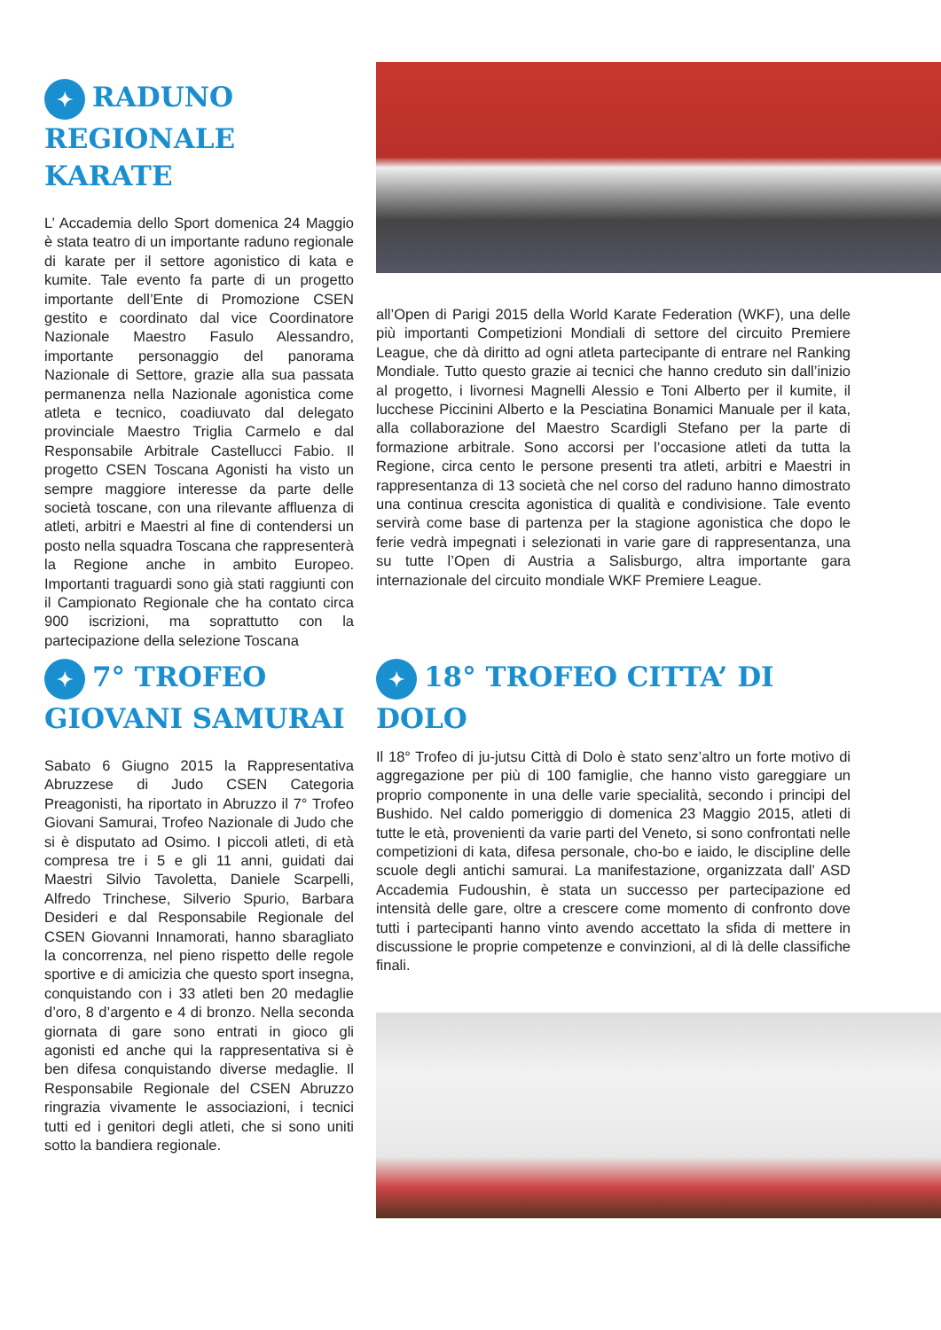✦ RADUNO REGIONALE KARATE
L’ Accademia dello Sport domenica 24 Maggio è stata teatro di un importante raduno regionale di karate per il settore agonistico di kata e kumite. Tale evento fa parte di un progetto importante dell’Ente di Promozione CSEN gestito e coordinato dal vice Coordinatore Nazionale Maestro Fasulo Alessandro, importante personaggio del panorama Nazionale di Settore, grazie alla sua passata permanenza nella Nazionale agonistica come atleta e tecnico, coadiuvato dal delegato provinciale Maestro Triglia Carmelo e dal Responsabile Arbitrale Castellucci Fabio. Il progetto CSEN Toscana Agonisti ha visto un sempre maggiore interesse da parte delle società toscane, con una rilevante affluenza di atleti, arbitri e Maestri al fine di contendersi un posto nella squadra Toscana che rappresenterà la Regione anche in ambito Europeo. Importanti traguardi sono già stati raggiunti con il Campionato Regionale che ha contato circa 900 iscrizioni, ma soprattutto con la partecipazione della selezione Toscana
all’Open di Parigi 2015 della World Karate Federation (WKF), una delle più importanti Competizioni Mondiali di settore del circuito Premiere League, che dà diritto ad ogni atleta partecipante di entrare nel Ranking Mondiale. Tutto questo grazie ai tecnici che hanno creduto sin dall’inizio al progetto, i livornesi Magnelli Alessio e Toni Alberto per il kumite, il lucchese Piccinini Alberto e la Pesciatina Bonamici Manuale per il kata, alla collaborazione del Maestro Scardigli Stefano per la parte di formazione arbitrale. Sono accorsi per l’occasione atleti da tutta la Regione, circa cento le persone presenti tra atleti, arbitri e Maestri in rappresentanza di 13 società che nel corso del raduno hanno dimostrato una continua crescita agonistica di qualità e condivisione. Tale evento servirà come base di partenza per la stagione agonistica che dopo le ferie vedrà impegnati i selezionati in varie gare di rappresentanza, una su tutte l’Open di Austria a Salisburgo, altra importante gara internazionale del circuito mondiale WKF Premiere League.
✦ 7° TROFEO GIOVANI SAMURAI
Sabato 6 Giugno 2015 la Rappresentativa Abruzzese di Judo CSEN Categoria Preagonisti, ha riportato in Abruzzo il 7° Trofeo Giovani Samurai, Trofeo Nazionale di Judo che si è disputato ad Osimo. I piccoli atleti, di età compresa tre i 5 e gli 11 anni, guidati dai Maestri Silvio Tavoletta, Daniele Scarpelli, Alfredo Trinchese, Silverio Spurio, Barbara Desideri e dal Responsabile Regionale del CSEN Giovanni Innamorati, hanno sbaragliato la concorrenza, nel pieno rispetto delle regole sportive e di amicizia che questo sport insegna, conquistando con i 33 atleti ben 20 medaglie d’oro, 8 d’argento e 4 di bronzo. Nella seconda giornata di gare sono entrati in gioco gli agonisti ed anche qui la rappresentativa si è ben difesa conquistando diverse medaglie. Il Responsabile Regionale del CSEN Abruzzo ringrazia vivamente le associazioni, i tecnici tutti ed i genitori degli atleti, che si sono uniti sotto la bandiera regionale.
✦ 18° TROFEO CITTA’ DI DOLO
Il 18° Trofeo di ju-jutsu Città di Dolo è stato senz’altro un forte motivo di aggregazione per più di 100 famiglie, che hanno visto gareggiare un proprio componente in una delle varie specialità, secondo i principi del Bushido. Nel caldo pomeriggio di domenica 23 Maggio 2015, atleti di tutte le età, provenienti da varie parti del Veneto, si sono confrontati nelle competizioni di kata, difesa personale, cho-bo e iaido, le discipline delle scuole degli antichi samurai. La manifestazione, organizzata dall’ ASD Accademia Fudoushin, è stata un successo per partecipazione ed intensità delle gare, oltre a crescere come momento di confronto dove tutti i partecipanti hanno vinto avendo accettato la sfida di mettere in discussione le proprie competenze e convinzioni, al di là delle classifiche finali.